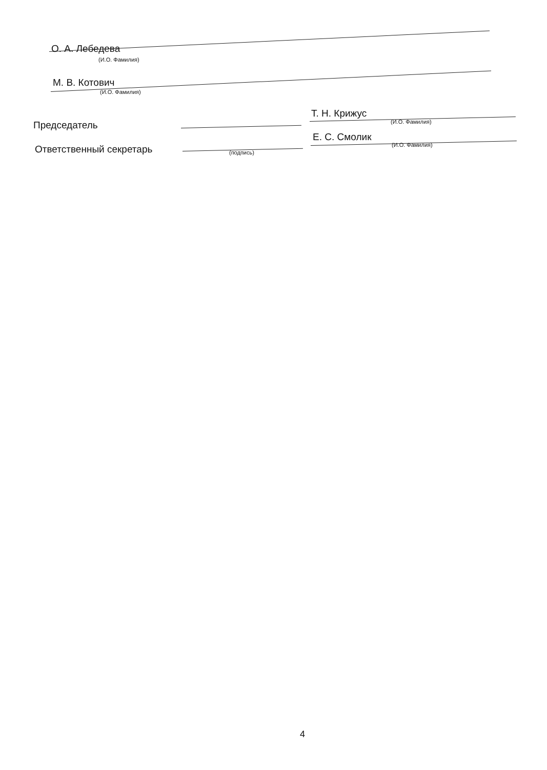О. А. Лебедева
(И.О. Фамилия)
М. В. Котович
(И.О. Фамилия)
Председатель
Т. Н. Крижус
(И.О. Фамилия)
Ответственный секретарь (подпись)
Е. С. Смолик
(И.О. Фамилия)
4